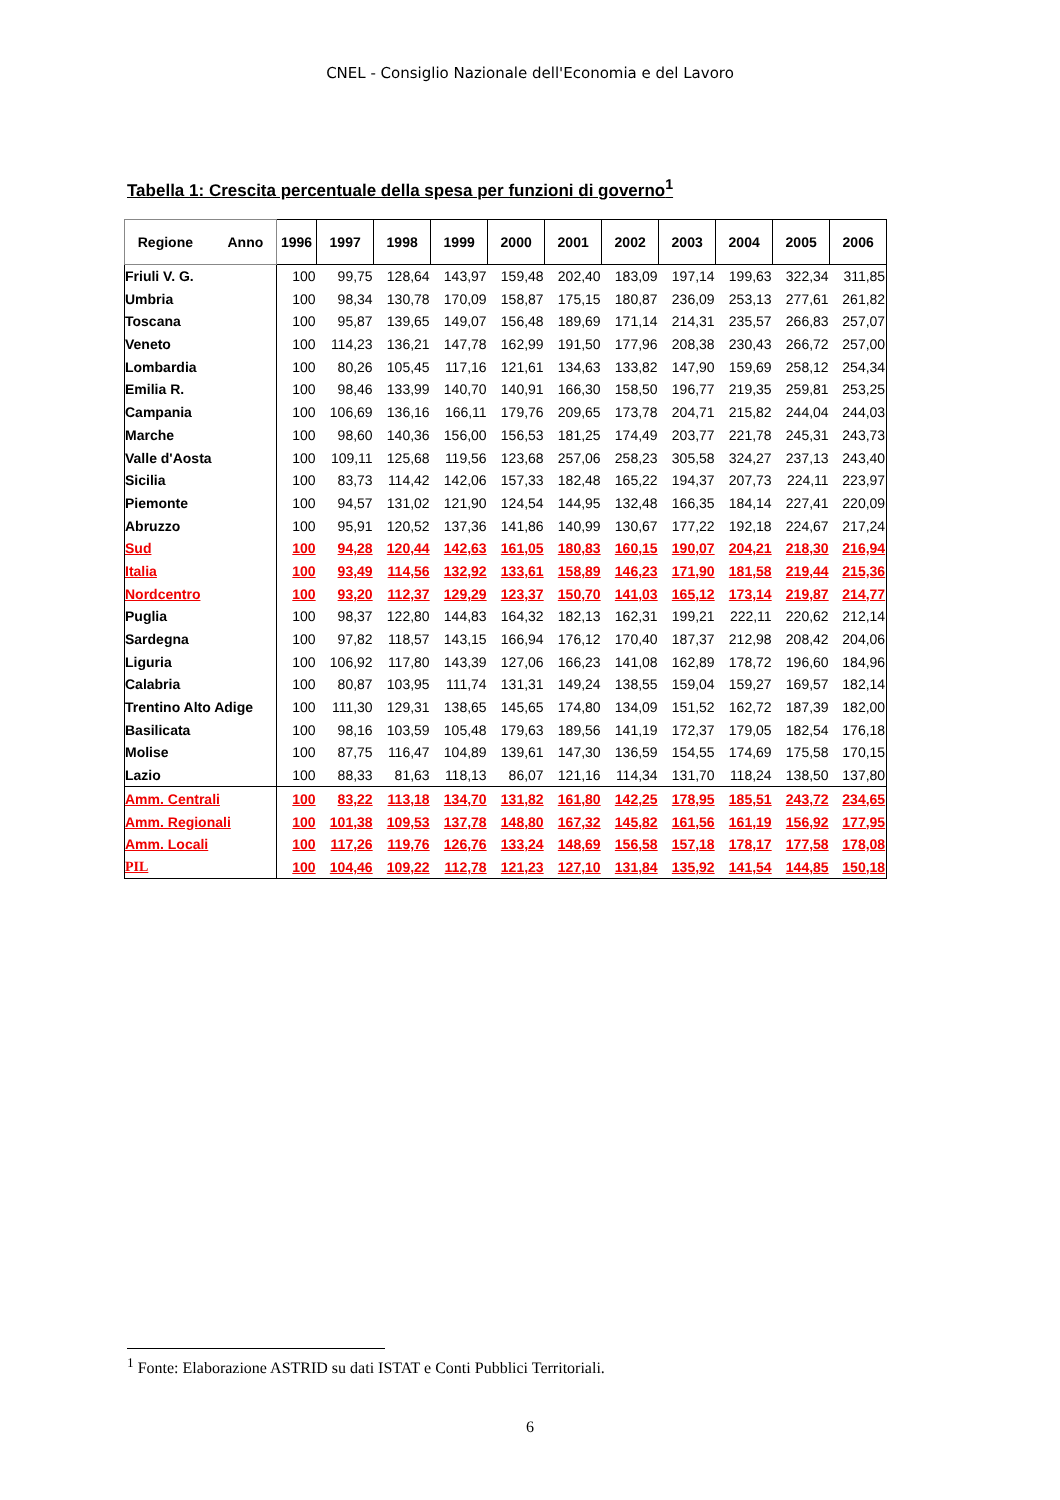CNEL - Consiglio Nazionale dell'Economia e del Lavoro
Tabella 1: Crescita percentuale della spesa per funzioni di governo<sup>1</sup>
| Regione Anno | 1996 | 1997 | 1998 | 1999 | 2000 | 2001 | 2002 | 2003 | 2004 | 2005 | 2006 |
| --- | --- | --- | --- | --- | --- | --- | --- | --- | --- | --- | --- |
| Friuli V. G. | 100 | 99,75 | 128,64 | 143,97 | 159,48 | 202,40 | 183,09 | 197,14 | 199,63 | 322,34 | 311,85 |
| Umbria | 100 | 98,34 | 130,78 | 170,09 | 158,87 | 175,15 | 180,87 | 236,09 | 253,13 | 277,61 | 261,82 |
| Toscana | 100 | 95,87 | 139,65 | 149,07 | 156,48 | 189,69 | 171,14 | 214,31 | 235,57 | 266,83 | 257,07 |
| Veneto | 100 | 114,23 | 136,21 | 147,78 | 162,99 | 191,50 | 177,96 | 208,38 | 230,43 | 266,72 | 257,00 |
| Lombardia | 100 | 80,26 | 105,45 | 117,16 | 121,61 | 134,63 | 133,82 | 147,90 | 159,69 | 258,12 | 254,34 |
| Emilia R. | 100 | 98,46 | 133,99 | 140,70 | 140,91 | 166,30 | 158,50 | 196,77 | 219,35 | 259,81 | 253,25 |
| Campania | 100 | 106,69 | 136,16 | 166,11 | 179,76 | 209,65 | 173,78 | 204,71 | 215,82 | 244,04 | 244,03 |
| Marche | 100 | 98,60 | 140,36 | 156,00 | 156,53 | 181,25 | 174,49 | 203,77 | 221,78 | 245,31 | 243,73 |
| Valle d'Aosta | 100 | 109,11 | 125,68 | 119,56 | 123,68 | 257,06 | 258,23 | 305,58 | 324,27 | 237,13 | 243,40 |
| Sicilia | 100 | 83,73 | 114,42 | 142,06 | 157,33 | 182,48 | 165,22 | 194,37 | 207,73 | 224,11 | 223,97 |
| Piemonte | 100 | 94,57 | 131,02 | 121,90 | 124,54 | 144,95 | 132,48 | 166,35 | 184,14 | 227,41 | 220,09 |
| Abruzzo | 100 | 95,91 | 120,52 | 137,36 | 141,86 | 140,99 | 130,67 | 177,22 | 192,18 | 224,67 | 217,24 |
| Sud | 100 | 94,28 | 120,44 | 142,63 | 161,05 | 180,83 | 160,15 | 190,07 | 204,21 | 218,30 | 216,94 |
| Italia | 100 | 93,49 | 114,56 | 132,92 | 133,61 | 158,89 | 146,23 | 171,90 | 181,58 | 219,44 | 215,36 |
| Nordcentro | 100 | 93,20 | 112,37 | 129,29 | 123,37 | 150,70 | 141,03 | 165,12 | 173,14 | 219,87 | 214,77 |
| Puglia | 100 | 98,37 | 122,80 | 144,83 | 164,32 | 182,13 | 162,31 | 199,21 | 222,11 | 220,62 | 212,14 |
| Sardegna | 100 | 97,82 | 118,57 | 143,15 | 166,94 | 176,12 | 170,40 | 187,37 | 212,98 | 208,42 | 204,06 |
| Liguria | 100 | 106,92 | 117,80 | 143,39 | 127,06 | 166,23 | 141,08 | 162,89 | 178,72 | 196,60 | 184,96 |
| Calabria | 100 | 80,87 | 103,95 | 111,74 | 131,31 | 149,24 | 138,55 | 159,04 | 159,27 | 169,57 | 182,14 |
| Trentino Alto Adige | 100 | 111,30 | 129,31 | 138,65 | 145,65 | 174,80 | 134,09 | 151,52 | 162,72 | 187,39 | 182,00 |
| Basilicata | 100 | 98,16 | 103,59 | 105,48 | 179,63 | 189,56 | 141,19 | 172,37 | 179,05 | 182,54 | 176,18 |
| Molise | 100 | 87,75 | 116,47 | 104,89 | 139,61 | 147,30 | 136,59 | 154,55 | 174,69 | 175,58 | 170,15 |
| Lazio | 100 | 88,33 | 81,63 | 118,13 | 86,07 | 121,16 | 114,34 | 131,70 | 118,24 | 138,50 | 137,80 |
| Amm. Centrali | 100 | 83,22 | 113,18 | 134,70 | 131,82 | 161,80 | 142,25 | 178,95 | 185,51 | 243,72 | 234,65 |
| Amm. Regionali | 100 | 101,38 | 109,53 | 137,78 | 148,80 | 167,32 | 145,82 | 161,56 | 161,19 | 156,92 | 177,95 |
| Amm. Locali | 100 | 117,26 | 119,76 | 126,76 | 133,24 | 148,69 | 156,58 | 157,18 | 178,17 | 177,58 | 178,08 |
| PIL | 100 | 104,46 | 109,22 | 112,78 | 121,23 | 127,10 | 131,84 | 135,92 | 141,54 | 144,85 | 150,18 |
<sup>1</sup> Fonte: Elaborazione ASTRID su dati ISTAT e Conti Pubblici Territoriali.
6